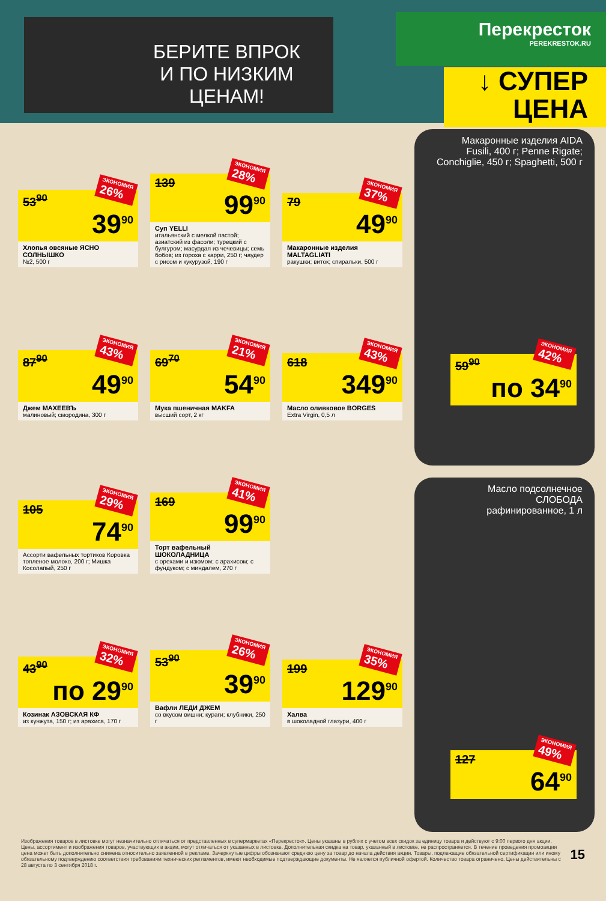БЕРИТЕ ВПРОК
И ПО НИЗКИМ ЦЕНАМ!
Перекресток
PEREKRESTOK.RU
↓ СУПЕР
ЦЕНА
ЭКОНОМИЯ
26%
53<sup>90</sup>
39<sup>90</sup>
Хлопья овсяные ЯСНО СОЛНЫШКО
№2, 500 г
ЭКОНОМИЯ
28%
139
99<sup>90</sup>
Суп YELLI
итальянский с мелкой пастой; азиатский из фасоли; турецкий с булгуром; масурдал из чечевицы; семь бобов; из гороха с карри, 250 г; чаудер с рисом и кукурузой, 190 г
ЭКОНОМИЯ
37%
79
49<sup>90</sup>
Макаронные изделия MALTAGLIATI
ракушки; виток; спиральки, 500 г
ЭКОНОМИЯ
43%
87<sup>90</sup>
49<sup>90</sup>
Джем МАХЕЕВЪ
малиновый; смородина, 300 г
ЭКОНОМИЯ
21%
69<sup>70</sup>
54<sup>90</sup>
Мука пшеничная MAKFA
высший сорт, 2 кг
ЭКОНОМИЯ
43%
618
349<sup>90</sup>
Масло оливковое BORGES
Extra Virgin, 0,5 л
ЭКОНОМИЯ
29%
105
74<sup>90</sup>
Ассорти вафельных тортиков Коровка топленое молоко, 200 г; Мишка Косолапый, 250 г
ЭКОНОМИЯ
41%
169
99<sup>90</sup>
Торт вафельный ШОКОЛАДНИЦА
с орехами и изюмом; с арахисом; с фундуком; с миндалем, 270 г
ЭКОНОМИЯ
32%
43<sup>90</sup>
по 29<sup>90</sup>
Козинак АЗОВСКАЯ КФ
из кунжута, 150 г; из арахиса, 170 г
ЭКОНОМИЯ
26%
53<sup>90</sup>
39<sup>90</sup>
Вафли ЛЕДИ ДЖЕМ
со вкусом вишни; кураги; клубники, 250 г
ЭКОНОМИЯ
35%
199
129<sup>90</sup>
Халва
в шоколадной глазури, 400 г
Макаронные изделия AIDA
Fusili, 400 г; Penne Rigate; Conchiglie, 450 г; Spaghetti, 500 г
ЭКОНОМИЯ
42%
59<sup>90</sup>
по 34<sup>90</sup>
Масло подсолнечное
СЛОБОДА
рафинированное, 1 л
ЭКОНОМИЯ
49%
127
64<sup>90</sup>
Изображения товаров в листовке могут незначительно отличаться от представленных в супермаркетах «Перекресток». Цены указаны в рублях с учетом всех скидок за единицу товара и действуют с 9:00 первого дня акции. Цены, ассортимент и изображения товаров, участвующих в акции, могут отличаться от указанных в листовке. Дополнительная скидка на товар, указанный в листовке, не распространяется. В течение проведения промоакции цена может быть дополнительно снижена относительно заявленной в рекламе. Зачеркнутые цифры обозначают среднюю цену за товар до начала действия акции. Товары, подлежащие обязательной сертификации или иному обязательному подтверждению соответствия требованиям технических регламентов, имеют необходимые подтверждающие документы. Не является публичной офертой. Количество товара ограничено. Цены действительны с 28 августа по 3 сентября 2018 г.
15